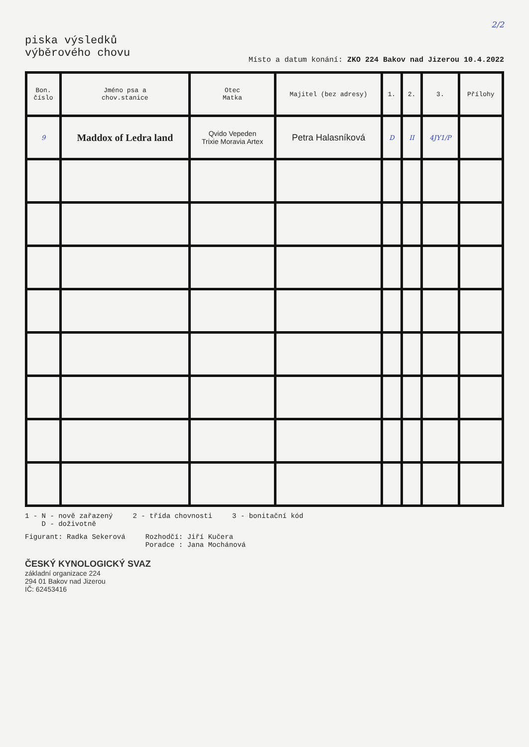2/2
piska výsledků
výběrového chovu
Místo a datum konání: ZKO 224 Bakov nad Jizerou 10.4.2022
| Bon. číslo | Jméno psa a chov.stanice | Otec Matka | Majitel (bez adresy) | 1. | 2. | 3. | Přílohy |
| --- | --- | --- | --- | --- | --- | --- | --- |
| 9 | Maddox of Ledra land | Qvido Vepeden Trixie Moravia Artex | Petra Halasníková | D | II | 4JY1/P | |
1 - N - nově zařazený
D - doživotně
2 - třída chovnosti 3 - bonitační kód
Figurant: Radka Sekerová Rozhodčí: Jiří Kučera
Poradce : Jana Mochánová
ČESKÝ KYNOLOGICKÝ SVAZ
základní organizace 224
294 01 Bakov nad Jizerou
IČ: 62453416